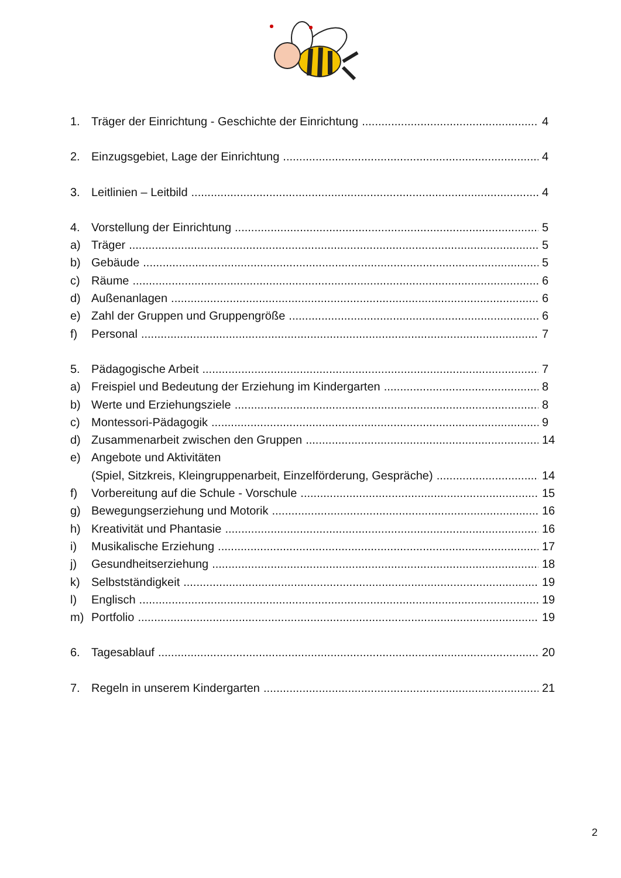1. Träger der Einrichtung - Geschichte der Einrichtung 4
2. Einzugsgebiet, Lage der Einrichtung 4
3. Leitlinien – Leitbild 4
4. Vorstellung der Einrichtung 5
a) Träger 5
b) Gebäude 5
c) Räume 6
d) Außenanlagen 6
e) Zahl der Gruppen und Gruppengröße 6
f) Personal 7
5. Pädagogische Arbeit 7
a) Freispiel und Bedeutung der Erziehung im Kindergarten 8
b) Werte und Erziehungsziele 8
c) Montessori-Pädagogik 9
d) Zusammenarbeit zwischen den Gruppen 14
e) Angebote und Aktivitäten
(Spiel, Sitzkreis, Kleingruppenarbeit, Einzelförderung, Gespräche) 14
f) Vorbereitung auf die Schule - Vorschule 15
g) Bewegungserziehung und Motorik 16
h) Kreativität und Phantasie 16
i) Musikalische Erziehung 17
j) Gesundheitserziehung 18
k) Selbstständigkeit 19
l) Englisch 19
m) Portfolio 19
6. Tagesablauf 20
7. Regeln in unserem Kindergarten 21
2